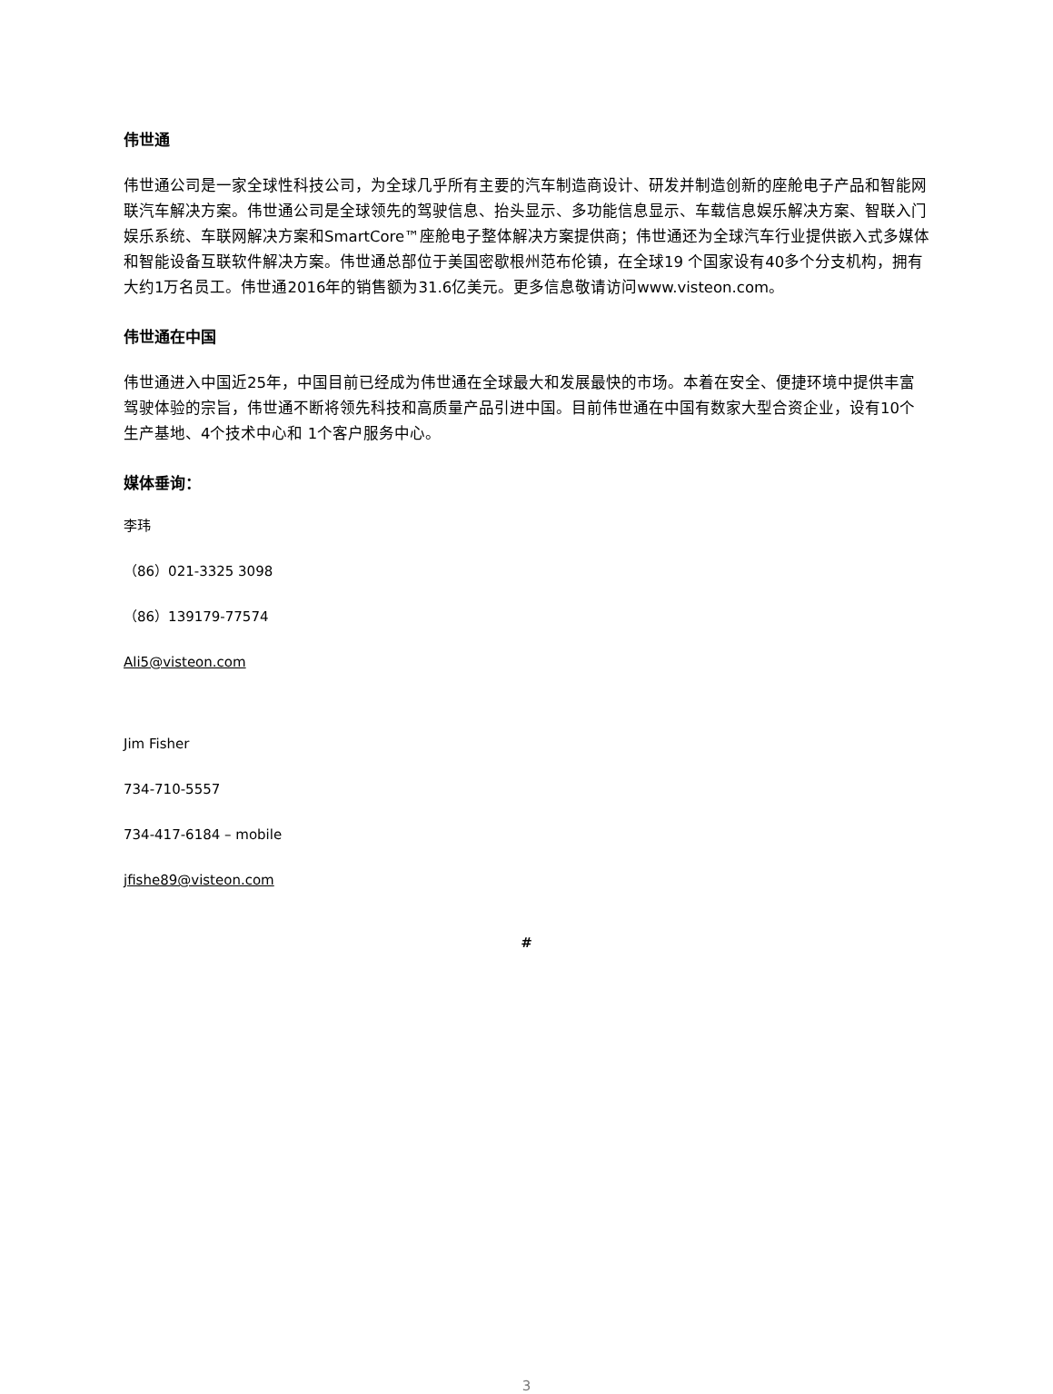伟世通
伟世通公司是一家全球性科技公司，为全球几乎所有主要的汽车制造商设计、研发并制造创新的座舱电子产品和智能网联汽车解决方案。伟世通公司是全球领先的驾驶信息、抬头显示、多功能信息显示、车载信息娱乐解决方案、智联入门娱乐系统、车联网解决方案和SmartCore™座舱电子整体解决方案提供商；伟世通还为全球汽车行业提供嵌入式多媒体和智能设备互联软件解决方案。伟世通总部位于美国密歇根州范布伦镇，在全球19 个国家设有40多个分支机构，拥有大约1万名员工。伟世通2016年的销售额为31.6亿美元。更多信息敬请访问www.visteon.com。
伟世通在中国
伟世通进入中国近25年，中国目前已经成为伟世通在全球最大和发展最快的市场。本着在安全、便捷环境中提供丰富驾驶体验的宗旨，伟世通不断将领先科技和高质量产品引进中国。目前伟世通在中国有数家大型合资企业，设有10个生产基地、4个技术中心和 1个客户服务中心。
媒体垂询：
李玮
（86）021-3325 3098
（86）139179-77574
Ali5@visteon.com
Jim Fisher
734-710-5557
734-417-6184 – mobile
jfishe89@visteon.com
#
3